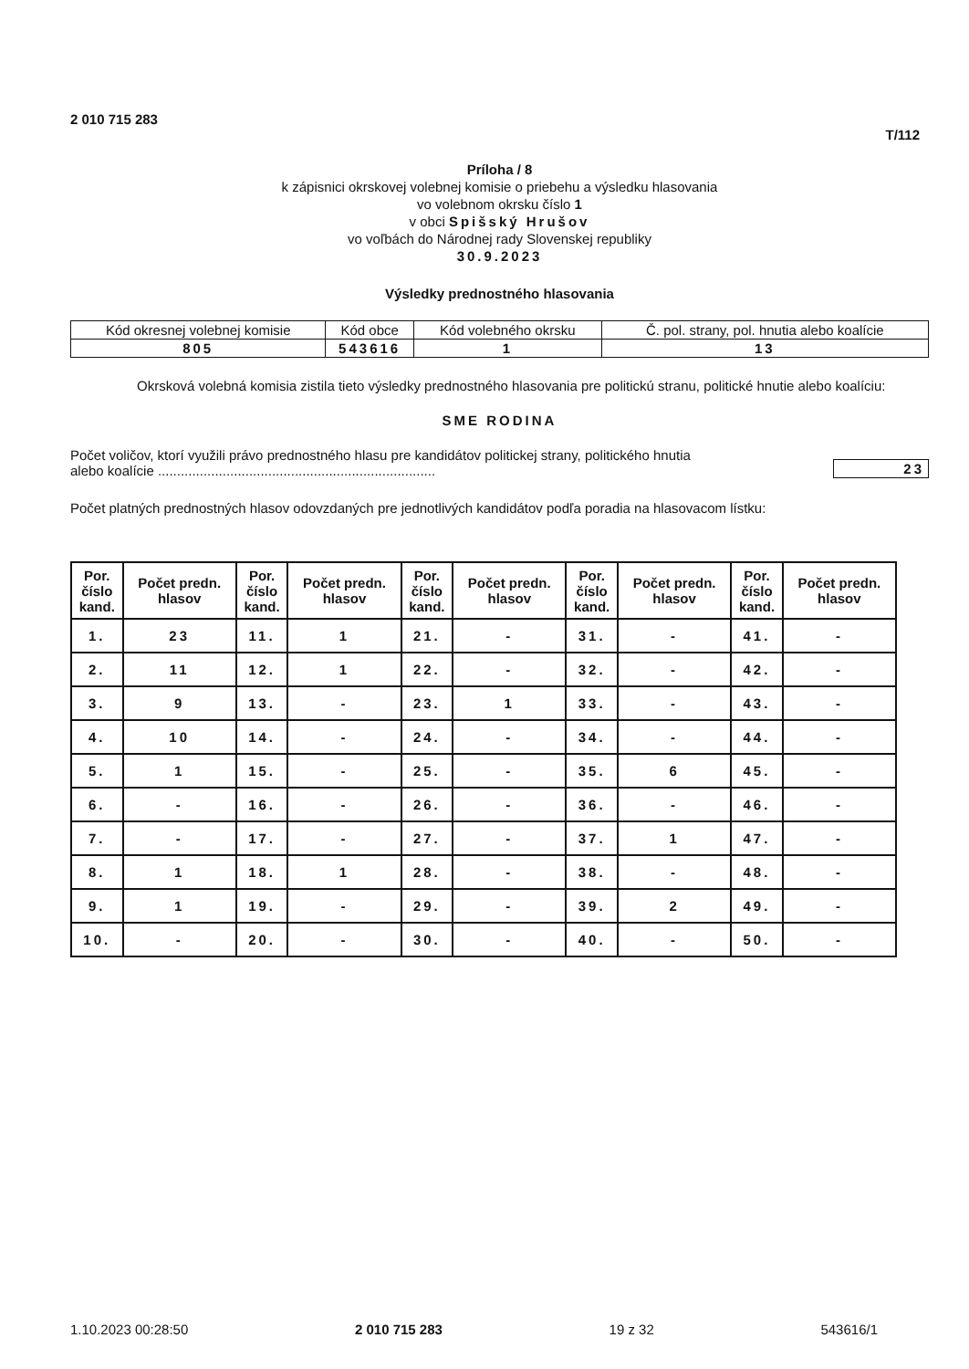2 010 715 283
T/112
Príloha / 8
k zápisnici okrskovej volebnej komisie o priebehu a výsledku hlasovania
vo volebnom okrsku číslo 1
v obci Spišský Hrušov
vo voľbách do Národnej rady Slovenskej republiky
30.9.2023
Výsledky prednostného hlasovania
| Kód okresnej volebnej komisie | Kód obce | Kód volebného okrsku | Č. pol. strany, pol. hnutia alebo koalície |
| 805 | 543616 | 1 | 13 |
Okrsková volebná komisia zistila tieto výsledky prednostného hlasovania pre politickú stranu, politické hnutie alebo koalíciu:
SME RODINA
Počet voličov, ktorí využili právo prednostného hlasu pre kandidátov politickej strany, politického hnutia
alebo koalície .........................................................................
23
Počet platných prednostných hlasov odovzdaných pre jednotlivých kandidátov podľa poradia na hlasovacom lístku:
| Por. číslo kand. | Počet predn. hlasov | Por. číslo kand. | Počet predn. hlasov | Por. číslo kand. | Počet predn. hlasov | Por. číslo kand. | Počet predn. hlasov | Por. číslo kand. | Počet predn. hlasov |
| --- | --- | --- | --- | --- | --- | --- | --- | --- | --- |
| 1. | 23 | 11. | 1 | 21. | - | 31. | - | 41. | - |
| 2. | 11 | 12. | 1 | 22. | - | 32. | - | 42. | - |
| 3. | 9 | 13. | - | 23. | 1 | 33. | - | 43. | - |
| 4. | 10 | 14. | - | 24. | - | 34. | - | 44. | - |
| 5. | 1 | 15. | - | 25. | - | 35. | 6 | 45. | - |
| 6. | - | 16. | - | 26. | - | 36. | - | 46. | - |
| 7. | - | 17. | - | 27. | - | 37. | 1 | 47. | - |
| 8. | 1 | 18. | 1 | 28. | - | 38. | - | 48. | - |
| 9. | 1 | 19. | - | 29. | - | 39. | 2 | 49. | - |
| 10. | - | 20. | - | 30. | - | 40. | - | 50. | - |
1.10.2023 00:28:50 2 010 715 283 19 z 32 543616/1